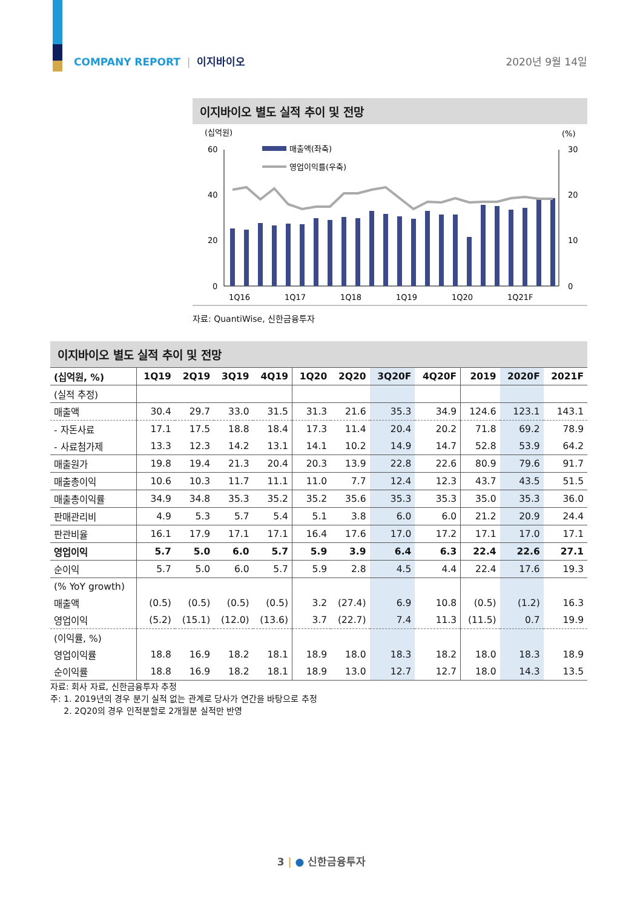COMPANY REPORT | 이지바이오 2020년 9월 14일
이지바이오 별도 실적 추이 및 전망
(십억원)
(%)
60
40
20
0
30
20
10
0
매출액(좌축)
영업이익률(우축)
1Q16
1Q17
1Q18
1Q19
1Q20
1Q21F
자료: QuantiWise, 신한금융투자
이지바이오 별도 실적 추이 및 전망
| (십억원, %) | 1Q19 | 2Q19 | 3Q19 | 4Q19 | 1Q20 | 2Q20 | 3Q20F | 4Q20F | 2019 | 2020F | 2021F |
| --- | --- | --- | --- | --- | --- | --- | --- | --- | --- | --- | --- |
| (실적 추정) | | | | | | | | | | | |
| 매출액 | 30.4 | 29.7 | 33.0 | 31.5 | 31.3 | 21.6 | 35.3 | 34.9 | 124.6 | 123.1 | 143.1 |
| - 자돈사료 | 17.1 | 17.5 | 18.8 | 18.4 | 17.3 | 11.4 | 20.4 | 20.2 | 71.8 | 69.2 | 78.9 |
| - 사료첨가제 | 13.3 | 12.3 | 14.2 | 13.1 | 14.1 | 10.2 | 14.9 | 14.7 | 52.8 | 53.9 | 64.2 |
| 매출원가 | 19.8 | 19.4 | 21.3 | 20.4 | 20.3 | 13.9 | 22.8 | 22.6 | 80.9 | 79.6 | 91.7 |
| 매출총이익 | 10.6 | 10.3 | 11.7 | 11.1 | 11.0 | 7.7 | 12.4 | 12.3 | 43.7 | 43.5 | 51.5 |
| 매출총이익률 | 34.9 | 34.8 | 35.3 | 35.2 | 35.2 | 35.6 | 35.3 | 35.3 | 35.0 | 35.3 | 36.0 |
| 판매관리비 | 4.9 | 5.3 | 5.7 | 5.4 | 5.1 | 3.8 | 6.0 | 6.0 | 21.2 | 20.9 | 24.4 |
| 판관비율 | 16.1 | 17.9 | 17.1 | 17.1 | 16.4 | 17.6 | 17.0 | 17.2 | 17.1 | 17.0 | 17.1 |
| 영업이익 | 5.7 | 5.0 | 6.0 | 5.7 | 5.9 | 3.9 | 6.4 | 6.3 | 22.4 | 22.6 | 27.1 |
| 순이익 | 5.7 | 5.0 | 6.0 | 5.7 | 5.9 | 2.8 | 4.5 | 4.4 | 22.4 | 17.6 | 19.3 |
| (% YoY growth) | | | | | | | | | | | |
| 매출액 | (0.5) | (0.5) | (0.5) | (0.5) | 3.2 | (27.4) | 6.9 | 10.8 | (0.5) | (1.2) | 16.3 |
| 영업이익 | (5.2) | (15.1) | (12.0) | (13.6) | 3.7 | (22.7) | 7.4 | 11.3 | (11.5) | 0.7 | 19.9 |
| (이익률, %) | | | | | | | | | | | |
| 영업이익률 | 18.8 | 16.9 | 18.2 | 18.1 | 18.9 | 18.0 | 18.3 | 18.2 | 18.0 | 18.3 | 18.9 |
| 순이익률 | 18.8 | 16.9 | 18.2 | 18.1 | 18.9 | 13.0 | 12.7 | 12.7 | 18.0 | 14.3 | 13.5 |
자료: 회사 자료, 신한금융투자 추정
주: 1. 2019년의 경우 분기 실적 없는 관계로 당사가 연간을 바탕으로 추정
2. 2Q20의 경우 인적분할로 2개월분 실적만 반영
3 | ● 신한금융투자